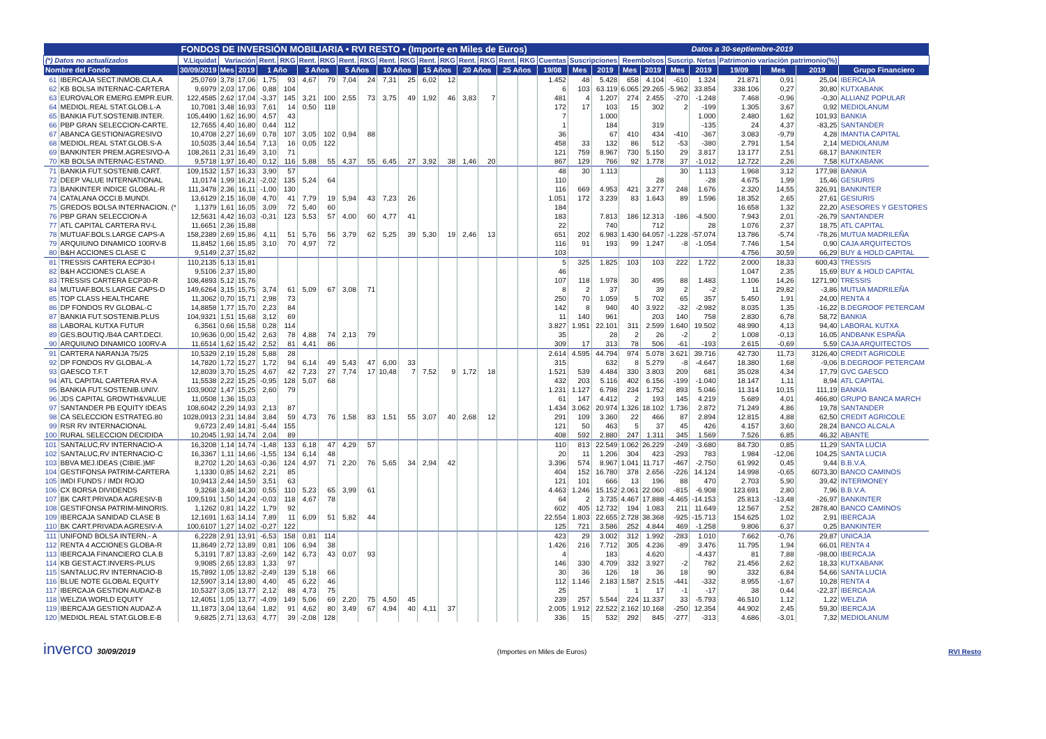| | | FONDOS DE INVERSIÓN MOBILIARIA • RVI RESTO • (Importe en Miles de Euros) Datos a 30-septiembre-2019 | | | | | | | | | | | | | | | | | | | | | | | | | | | |
| --- | --- | --- | --- | --- | --- | --- | --- | --- | --- | --- | --- | --- | --- | --- | --- | --- | --- | --- | --- | --- | --- | --- | --- | --- | --- | --- | --- | --- | --- |
| (*) Datos no actualizados | | V.Liquidat | Variación | | Rent. | RKG | Rent. | RKG | Rent. | RKG | Rent. | RKG | Rent. | RKG | Rent. | RKG | Rent. | RKG | Cuentas | Suscripciones | | Reembolsos | | Suscrip. Netas | | Patrimonio variación patrimonio(%) | | | |
| Nombre del Fondo | | 30/09/2019 | Mes | 2019 | 1 Año | | 3 Años | | 5 Años | | 10 Años | | 15 Años | | 20 Años | | 25 Años | | 19/08 | Mes | 2019 | Mes | 2019 | Mes | 2019 | 19/09 | Mes | 2019 | Grupo Financiero |
| 61 | IBERCAJA SECT.INMOB.CLA.A | 25,0769 | 3,78 | 17,06 | 1,75 | 93 | 4,67 | 79 | 7,04 | 24 | 7,31 | 25 | 6,02 | 12 | | | | | 1.452 | 48 | 5.428 | 658 | 4.104 | -610 | 1.324 | 21.871 | 0,91 | 25,04 | IBERCAJA |
| 62 | KB BOLSA INTERNAC-CARTERA | 9,6979 | 2,03 | 17,06 | 0,88 | 104 | | | | | | | | | | | | | 6 | 103 | 63.119 | 6.065 | 29.265 | -5.962 | 33.854 | 338.106 | 0,27 | 30,80 | KUTXABANK |
| 63 | EUROVALOR EMERG.EMPR.EUR. | 122,4585 | 2,62 | 17,04 | -3,37 | 145 | 3,21 | 100 | 2,55 | 73 | 3,75 | 49 | 1,92 | 46 | 3,83 | 7 | | | 481 | 4 | 1.207 | 274 | 2.455 | -270 | -1.248 | 7.468 | -0,96 | -0,30 | ALLIANZ POPULAR |
| 64 | MEDIOL.REAL STAT.GLOB.L-A | 10,7081 | 3,48 | 16,93 | 7,61 | 14 | 0,50 | 118 | | | | | | | | | | | 172 | 17 | 103 | 15 | 302 | 2 | -199 | 1.305 | 3,67 | 0,92 | MEDIOLANUM |
| 65 | BANKIA FUT.SOSTENIB.INTER. | 105,4490 | 1,62 | 16,90 | 4,57 | 43 | | | | | | | | | | | | | 7 | | 1.000 | | | | 1.000 | 2.480 | 1,62 | 101,93 | BANKIA |
| 66 | PBP GRAN SELECCION-CARTE. | 12,7655 | 4,40 | 16,80 | 0,44 | 112 | | | | | | | | | | | | | 1 | | 184 | | 319 | | -135 | 24 | 4,37 | -83,25 | SANTANDER |
| 67 | ABANCA GESTION/AGRESIVO | 10,4708 | 2,27 | 16,69 | 0,78 | 107 | 3,05 | 102 | 0,94 | 88 | | | | | | | | | 36 | | 67 | 410 | 434 | -410 | -367 | 3.083 | -9,79 | 4,28 | IMANTIA CAPITAL |
| 68 | MEDIOL.REAL STAT.GLOB.S-A | 10,5035 | 3,44 | 16,54 | 7,13 | 16 | 0,05 | 122 | | | | | | | | | | | 458 | 33 | 132 | 86 | 512 | -53 | -380 | 2.791 | 1,54 | 2,14 | MEDIOLANUM |
| 69 | BANKINTER PREM.AGRESIVO-A | 108,2611 | 2,31 | 16,49 | 3,10 | 71 | | | | | | | | | | | | | 121 | 759 | 8.967 | 730 | 5.150 | 29 | 3.817 | 13.177 | 2,51 | 68,17 | BANKINTER |
| 70 | KB BOLSA INTERNAC-ESTAND. | 9,5718 | 1,97 | 16,40 | 0,12 | 116 | 5,88 | 55 | 4,37 | 55 | 6,45 | 27 | 3,92 | 38 | 1,46 | 20 | | | 867 | 129 | 766 | 92 | 1.778 | 37 | -1.012 | 12.722 | 2,26 | 7,58 | KUTXABANK |
| 71 | BANKIA FUT.SOSTENIB.CART. | 109,1532 | 1,57 | 16,33 | 3,90 | 57 | | | | | | | | | | | | | 48 | 30 | 1.113 | | | 30 | 1.113 | 1.968 | 3,12 | 177,98 | BANKIA |
| 72 | DEEP VALUE INTERNATIONAL | 11,0174 | 1,99 | 16,21 | -2,02 | 135 | 5,24 | 64 | | | | | | | | | | | 110 | | | | 28 | | -28 | 4.675 | 1,99 | 15,46 | GESIURIS |
| 73 | BANKINTER INDICE GLOBAL-R | 111,3478 | 2,36 | 16,11 | -1,00 | 130 | | | | | | | | | | | | | 116 | 669 | 4.953 | 421 | 3.277 | 248 | 1.676 | 2.320 | 14,55 | 326,91 | BANKINTER |
| 74 | CATALANA OCCI.B.MUNDI. | 13,6129 | 2,15 | 16,08 | 4,70 | 41 | 7,79 | 19 | 5,94 | 43 | 7,23 | 26 | | | | | | | 1.051 | 172 | 3.239 | 83 | 1.643 | 89 | 1.596 | 18.352 | 2,65 | 27,61 | GESIURIS |
| 75 | GREDOS BOLSA INTERNACION. (* | 1,1379 | 1,61 | 16,05 | 3,09 | 72 | 5,40 | 60 | | | | | | | | | | | 184 | | | | | | | 16.658 | 1,32 | 22,20 | ASESORES Y GESTORES |
| 76 | PBP GRAN SELECCION-A | 12,5631 | 4,42 | 16,03 | -0,31 | 123 | 5,53 | 57 | 4,00 | 60 | 4,77 | 41 | | | | | | | 183 | | 7.813 | 186 | 12.313 | -186 | -4.500 | 7.943 | 2,01 | -26,79 | SANTANDER |
| 77 | ATL CAPITAL CARTERA RV-L | 11,6651 | 2,36 | 15,88 | | | | | | | | | | | | | | | 22 | | 740 | | 712 | | 28 | 1.076 | 2,37 | 18,75 | ATL CAPITAL |
| 78 | MUTUAF.BOLS.LARGE CAPS-A | 158,2389 | 2,69 | 15,86 | 4,11 | 51 | 5,76 | 56 | 3,79 | 62 | 5,25 | 39 | 5,30 | 19 | 2,46 | 13 | | | 651 | 202 | 6.983 | 1.430 | 64.057 | -1.228 | -57.074 | 13.786 | -5,74 | -78,26 | MUTUA MADRILEÑA |
| 79 | ARQUIUNO DINAMICO 100RV-B | 11,8452 | 1,66 | 15,85 | 3,10 | 70 | 4,97 | 72 | | | | | | | | | | | 116 | 91 | 193 | 99 | 1.247 | -8 | -1.054 | 7.746 | 1,54 | 0,90 | CAJA ARQUITECTOS |
| 80 | B&H ACCIONES CLASE C | 9,5149 | 2,37 | 15,82 | | | | | | | | | | | | | | | 103 | | | | | | | 4.756 | 30,59 | 66,29 | BUY & HOLD CAPITAL |
| 81 | TRESSIS CARTERA ECP30-I | 110,2135 | 5,13 | 15,81 | | | | | | | | | | | | | | | 5 | 325 | 1.825 | 103 | 103 | 222 | 1.722 | 2.000 | 18,33 | 600,43 | TRESSIS |
| 82 | B&H ACCIONES CLASE A | 9,5106 | 2,37 | 15,80 | | | | | | | | | | | | | | | 46 | | | | | | | 1.047 | 2,35 | 15,69 | BUY & HOLD CAPITAL |
| 83 | TRESSIS CARTERA ECP30-R | 108,4893 | 5,12 | 15,76 | | | | | | | | | | | | | | | 107 | 118 | 1.978 | 30 | 495 | 88 | 1.483 | 1.106 | 14,26 | 1271,90 | TRESSIS |
| 84 | MUTUAF.BOLS.LARGE CAPS-D | 149,6264 | 3,15 | 15,75 | 3,74 | 61 | 5,09 | 67 | 3,08 | 71 | | | | | | | | | 8 | 2 | 37 | | 39 | 2 | -2 | 11 | 29,82 | -3,86 | MUTUA MADRILEÑA |
| 85 | TOP CLASS HEALTHCARE | 11,3062 | 0,70 | 15,71 | 2,98 | 73 | | | | | | | | | | | | | 250 | 70 | 1.059 | 5 | 702 | 65 | 357 | 5.450 | 1,91 | 24,00 | RENTA 4 |
| 86 | DP FONDOS RV GLOBAL-C | 14,8858 | 1,77 | 15,70 | 2,23 | 84 | | | | | | | | | | | | | 142 | 8 | 940 | 40 | 3.922 | -32 | -2.982 | 8.035 | 1,35 | -16,22 | B.DEGROOF PETERCAM |
| 87 | BANKIA FUT.SOSTENIB.PLUS | 104,9321 | 1,51 | 15,68 | 3,12 | 69 | | | | | | | | | | | | | 11 | 140 | 961 | | 203 | 140 | 758 | 2.830 | 6,78 | 58,72 | BANKIA |
| 88 | LABORAL KUTXA FUTUR | 6,3561 | 0,66 | 15,58 | 0,28 | 114 | | | | | | | | | | | | | 3.827 | 1.951 | 22.101 | 311 | 2.599 | 1.640 | 19.502 | 48.990 | 4,13 | 94,40 | LABORAL KUTXA |
| 89 | GES.BOUTIQ./B4A CART.DECI. | 10,9636 | 0,00 | 15,42 | 2,63 | 78 | 4,88 | 74 | 2,13 | 79 | | | | | | | | | 35 | | 28 | 2 | 26 | -2 | 2 | 1.008 | -0,13 | 16,05 | ANDBANK ESPAÑA |
| 90 | ARQUIUNO DINAMICO 100RV-A | 11,6514 | 1,62 | 15,42 | 2,52 | 81 | 4,41 | 86 | | | | | | | | | | | 309 | 17 | 313 | 78 | 506 | -61 | -193 | 2.615 | -0,69 | 5,59 | CAJA ARQUITECTOS |
| 91 | CARTERA NARANJA 75/25 | 10,5329 | 2,19 | 15,28 | 5,88 | 28 | | | | | | | | | | | | | 2.614 | 4.595 | 44.794 | 974 | 5.078 | 3.621 | 39.716 | 42.730 | 11,73 | 3126,40 | CREDIT AGRICOLE |
| 92 | DP FONDOS RV GLOBAL-A | 14,7820 | 1,72 | 15,27 | 1,72 | 94 | 6,14 | 49 | 5,43 | 47 | 6,00 | 33 | | | | | | | 315 | | 632 | 8 | 5.279 | -8 | -4.647 | 18.380 | 1,68 | -9,06 | B.DEGROOF PETERCAM |
| 93 | GAESCO T.F.T | 12,8039 | 3,70 | 15,25 | 4,67 | 42 | 7,23 | 27 | 7,74 | 17 | 10,48 | 7 | 7,52 | 9 | 1,72 | 18 | | | 1.521 | 539 | 4.484 | 330 | 3.803 | 209 | 681 | 35.028 | 4,34 | 17,79 | GVC GAESCO |
| 94 | ATL CAPITAL CARTERA RV-A | 11,5538 | 2,22 | 15,25 | -0,95 | 128 | 5,07 | 68 | | | | | | | | | | | 432 | 203 | 5.116 | 402 | 6.156 | -199 | -1.040 | 18.147 | 1,11 | 8,94 | ATL CAPITAL |
| 95 | BANKIA FUT.SOSTENIB.UNIV. | 103,9002 | 1,47 | 15,25 | 2,60 | 79 | | | | | | | | | | | | | 1.231 | 1.127 | 6.798 | 234 | 1.752 | 893 | 5.046 | 11.314 | 10,15 | 111,19 | BANKIA |
| 96 | JDS CAPITAL GROWTH&VALUE | 11,0508 | 1,36 | 15,03 | | | | | | | | | | | | | | | 61 | 147 | 4.412 | 2 | 193 | 145 | 4.219 | 5.689 | 4,01 | 466,80 | GRUPO BANCA MARCH |
| 97 | SANTANDER PB EQUITY IDEAS | 108,6042 | 2,29 | 14,93 | 2,13 | 87 | | | | | | | | | | | | | 1.434 | 3.062 | 20.974 | 1.326 | 18.102 | 1.736 | 2.872 | 71.249 | 4,86 | 19,78 | SANTANDER |
| 98 | CA SELECCION ESTRATEG.80 | 1028,0913 | 2,31 | 14,84 | 3,84 | 59 | 4,73 | 76 | 1,58 | 83 | 1,51 | 55 | 3,07 | 40 | 2,68 | 12 | | | 291 | 109 | 3.360 | 22 | 466 | 87 | 2.894 | 12.815 | 4,88 | 62,50 | CREDIT AGRICOLE |
| 99 | RSR RV INTERNACIONAL | 9,6723 | 2,49 | 14,81 | -5,44 | 155 | | | | | | | | | | | | | 121 | 50 | 463 | 5 | 37 | 45 | 426 | 4.157 | 3,60 | 28,24 | BANCO ALCALA |
| 100 | RURAL SELECCION DECIDIDA | 10,2045 | 1,93 | 14,74 | 2,04 | 89 | | | | | | | | | | | | | 408 | 592 | 2.880 | 247 | 1.311 | 345 | 1.569 | 7.526 | 6,85 | 46,32 | ABANTE |
| 101 | SANTALUC,RV INTERNACIO-A | 16,3208 | 1,14 | 14,74 | -1,48 | 133 | 6,18 | 47 | 4,29 | 57 | | | | | | | | | 110 | 813 | 22.549 | 1.062 | 26.229 | -249 | -3.680 | 84.730 | 0,85 | 11,29 | SANTA LUCIA |
| 102 | SANTALUC,RV INTERNACIO-C | 16,3367 | 1,11 | 14,66 | -1,55 | 134 | 6,14 | 48 | | | | | | | | | | | 20 | 11 | 1.206 | 304 | 423 | -293 | 783 | 1.984 | -12,06 | 104,25 | SANTA LUCIA |
| 103 | BBVA MEJ.IDEAS (CIBIE.)MF | 8,2702 | 1,20 | 14,63 | -0,36 | 124 | 4,97 | 71 | 2,20 | 76 | 5,65 | 34 | 2,94 | 42 | | | | | 3.396 | 574 | 8.967 | 1.041 | 11.717 | -467 | -2.750 | 61.992 | 0,45 | 9,44 | B.B.V.A. |
| 104 | GESTIFONSA PATRIM-CARTERA | 1,1330 | 0,85 | 14,62 | 2,21 | 85 | | | | | | | | | | | | | 404 | 152 | 16.780 | 378 | 2.656 | -226 | 14.124 | 14.998 | -0,65 | 6073,30 | BANCO CAMINOS |
| 105 | IMDI FUNDS / IMDI ROJO | 10,9413 | 2,44 | 14,59 | 3,51 | 63 | | | | | | | | | | | | | 121 | 101 | 666 | 13 | 196 | 88 | 470 | 2.703 | 5,90 | 39,42 | INTERMONEY |
| 106 | CX BORSA DIVIDENDS | 9,3268 | 3,48 | 14,30 | 0,55 | 110 | 5,23 | 65 | 3,99 | 61 | | | | | | | | | 4.463 | 1.246 | 15.152 | 2.061 | 22.060 | -815 | -6.908 | 123.691 | 2,80 | 7,96 | B.B.V.A. |
| 107 | BK CART.PRIVADA AGRESIV-B | 109,5191 | 1,50 | 14,24 | -0,03 | 118 | 4,67 | 78 | | | | | | | | | | | 64 | 2 | 3.735 | 4.467 | 17.888 | -4.465 | -14.153 | 25.813 | -13,48 | -26,97 | BANKINTER |
| 108 | GESTIFONSA PATRIM-MINORIS. | 1,1262 | 0,81 | 14,22 | 1,79 | 92 | | | | | | | | | | | | | 602 | 405 | 12.732 | 194 | 1.083 | 211 | 11.649 | 12.567 | 2,52 | 2878,40 | BANCO CAMINOS |
| 109 | IBERCAJA SANIDAD CLASE B | 12,1691 | 1,63 | 14,14 | 7,89 | 11 | 6,09 | 51 | 5,82 | 44 | | | | | | | | | 22.554 | 1.803 | 22.655 | 2.728 | 38.368 | -925 | -15.713 | 154.625 | 1,02 | 2,91 | IBERCAJA |
| 110 | BK CART.PRIVADA AGRESIV-A | 100,6107 | 1,27 | 14,02 | -0,27 | 122 | | | | | | | | | | | | | 125 | 721 | 3.586 | 252 | 4.844 | 469 | -1.258 | 9.806 | 6,37 | 0,25 | BANKINTER |
| 111 | UNIFOND BOLSA INTERN.- A | 6,2228 | 2,91 | 13,91 | -6,53 | 158 | 0,81 | 114 | | | | | | | | | | | 423 | 29 | 3.002 | 312 | 1.992 | -283 | 1.010 | 7.662 | -0,76 | 29,87 | UNICAJA |
| 112 | RENTA 4 ACCIONES GLOBA-R | 11,8649 | 2,72 | 13,89 | 0,81 | 106 | 6,94 | 38 | | | | | | | | | | | 1.426 | 216 | 7.712 | 305 | 4.236 | -89 | 3.476 | 11.795 | 1,94 | 66,01 | RENTA 4 |
| 113 | IBERCAJA FINANCIERO CLA.B | 5,3191 | 7,87 | 13,83 | -2,69 | 142 | 6,73 | 43 | 0,07 | 93 | | | | | | | | | 4 | | 183 | | 4.620 | | -4.437 | 81 | 7,88 | -98,00 | IBERCAJA |
| 114 | KB GEST.ACT.INVERS-PLUS | 9,9085 | 2,65 | 13,83 | 1,33 | 97 | | | | | | | | | | | | | 146 | 330 | 4.709 | 332 | 3.927 | -2 | 782 | 21.456 | 2,62 | 18,33 | KUTXABANK |
| 115 | SANTALUC,RV INTERNACIO-B | 15,7892 | 1,05 | 13,82 | -2,49 | 139 | 5,18 | 66 | | | | | | | | | | | 30 | 36 | 126 | 18 | 36 | 18 | 90 | 332 | 6,84 | 54,66 | SANTA LUCIA |
| 116 | BLUE NOTE GLOBAL EQUITY | 12,5907 | 3,14 | 13,80 | 4,40 | 45 | 6,22 | 46 | | | | | | | | | | | 112 | 1.146 | 2.183 | 1.587 | 2.515 | -441 | -332 | 8.955 | -1,67 | 10,28 | RENTA 4 |
| 117 | IBERCAJA GESTION AUDAZ-B | 10,5327 | 3,05 | 13,77 | 2,12 | 88 | 4,73 | 75 | | | | | | | | | | | 25 | | | 1 | 17 | -1 | -17 | 38 | 0,44 | -22,37 | IBERCAJA |
| 118 | WELZIA WORLD EQUITY | 12,4051 | 1,05 | 13,77 | -4,09 | 149 | 5,06 | 69 | 2,20 | 75 | 4,50 | 45 | | | | | | | 239 | 257 | 5.544 | 224 | 11.337 | 33 | -5.793 | 46.510 | 1,12 | 1,22 | WELZIA |
| 119 | IBERCAJA GESTION AUDAZ-A | 11,1873 | 3,04 | 13,64 | 1,82 | 91 | 4,62 | 80 | 3,49 | 67 | 4,94 | 40 | 4,11 | 37 | | | | | 2.005 | 1.912 | 22.522 | 2.162 | 10.168 | -250 | 12.354 | 44.902 | 2,45 | 59,30 | IBERCAJA |
| 120 | MEDIOL.REAL STAT.GLOB.E-B | 9,6825 | 2,71 | 13,63 | 4,77 | 39 | -2,08 | 128 | | | | | | | | | | | 336 | 15 | 532 | 292 | 845 | -277 | -313 | 4.686 | -3,01 | 7,32 | MEDIOLANUM |
inverco 30/09/2019 (Importes en Miles de Euros) RVI Resto